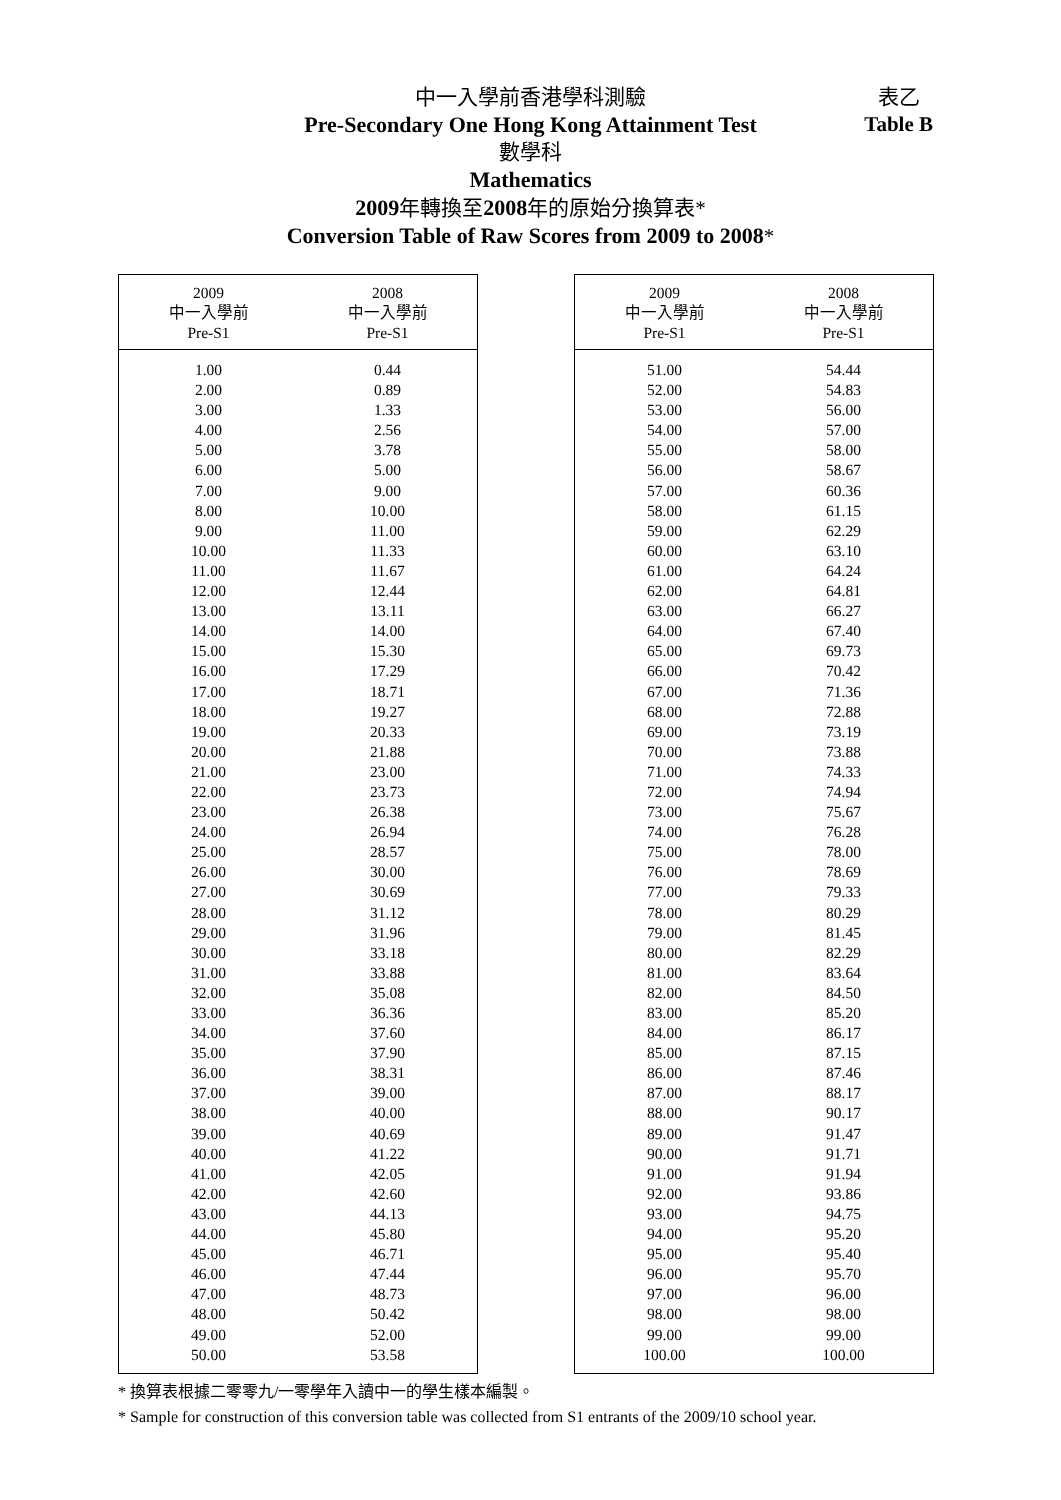中一入學前香港學科測驗
Pre-Secondary One Hong Kong Attainment Test
數學科
Mathematics
2009年轉換至2008年的原始分換算表*
Conversion Table of Raw Scores from 2009 to 2008*
表乙
Table B
| 2009 中一入學前 Pre-S1 | 2008 中一入學前 Pre-S1 |
| --- | --- |
| 1.00 | 0.44 |
| 2.00 | 0.89 |
| 3.00 | 1.33 |
| 4.00 | 2.56 |
| 5.00 | 3.78 |
| 6.00 | 5.00 |
| 7.00 | 9.00 |
| 8.00 | 10.00 |
| 9.00 | 11.00 |
| 10.00 | 11.33 |
| 11.00 | 11.67 |
| 12.00 | 12.44 |
| 13.00 | 13.11 |
| 14.00 | 14.00 |
| 15.00 | 15.30 |
| 16.00 | 17.29 |
| 17.00 | 18.71 |
| 18.00 | 19.27 |
| 19.00 | 20.33 |
| 20.00 | 21.88 |
| 21.00 | 23.00 |
| 22.00 | 23.73 |
| 23.00 | 26.38 |
| 24.00 | 26.94 |
| 25.00 | 28.57 |
| 26.00 | 30.00 |
| 27.00 | 30.69 |
| 28.00 | 31.12 |
| 29.00 | 31.96 |
| 30.00 | 33.18 |
| 31.00 | 33.88 |
| 32.00 | 35.08 |
| 33.00 | 36.36 |
| 34.00 | 37.60 |
| 35.00 | 37.90 |
| 36.00 | 38.31 |
| 37.00 | 39.00 |
| 38.00 | 40.00 |
| 39.00 | 40.69 |
| 40.00 | 41.22 |
| 41.00 | 42.05 |
| 42.00 | 42.60 |
| 43.00 | 44.13 |
| 44.00 | 45.80 |
| 45.00 | 46.71 |
| 46.00 | 47.44 |
| 47.00 | 48.73 |
| 48.00 | 50.42 |
| 49.00 | 52.00 |
| 50.00 | 53.58 |
| 2009 中一入學前 Pre-S1 | 2008 中一入學前 Pre-S1 |
| --- | --- |
| 51.00 | 54.44 |
| 52.00 | 54.83 |
| 53.00 | 56.00 |
| 54.00 | 57.00 |
| 55.00 | 58.00 |
| 56.00 | 58.67 |
| 57.00 | 60.36 |
| 58.00 | 61.15 |
| 59.00 | 62.29 |
| 60.00 | 63.10 |
| 61.00 | 64.24 |
| 62.00 | 64.81 |
| 63.00 | 66.27 |
| 64.00 | 67.40 |
| 65.00 | 69.73 |
| 66.00 | 70.42 |
| 67.00 | 71.36 |
| 68.00 | 72.88 |
| 69.00 | 73.19 |
| 70.00 | 73.88 |
| 71.00 | 74.33 |
| 72.00 | 74.94 |
| 73.00 | 75.67 |
| 74.00 | 76.28 |
| 75.00 | 78.00 |
| 76.00 | 78.69 |
| 77.00 | 79.33 |
| 78.00 | 80.29 |
| 79.00 | 81.45 |
| 80.00 | 82.29 |
| 81.00 | 83.64 |
| 82.00 | 84.50 |
| 83.00 | 85.20 |
| 84.00 | 86.17 |
| 85.00 | 87.15 |
| 86.00 | 87.46 |
| 87.00 | 88.17 |
| 88.00 | 90.17 |
| 89.00 | 91.47 |
| 90.00 | 91.71 |
| 91.00 | 91.94 |
| 92.00 | 93.86 |
| 93.00 | 94.75 |
| 94.00 | 95.20 |
| 95.00 | 95.40 |
| 96.00 | 95.70 |
| 97.00 | 96.00 |
| 98.00 | 98.00 |
| 99.00 | 99.00 |
| 100.00 | 100.00 |
* 換算表根據二零零九/一零學年入讀中一的學生樣本編製。
* Sample for construction of this conversion table was collected from S1 entrants of the 2009/10 school year.